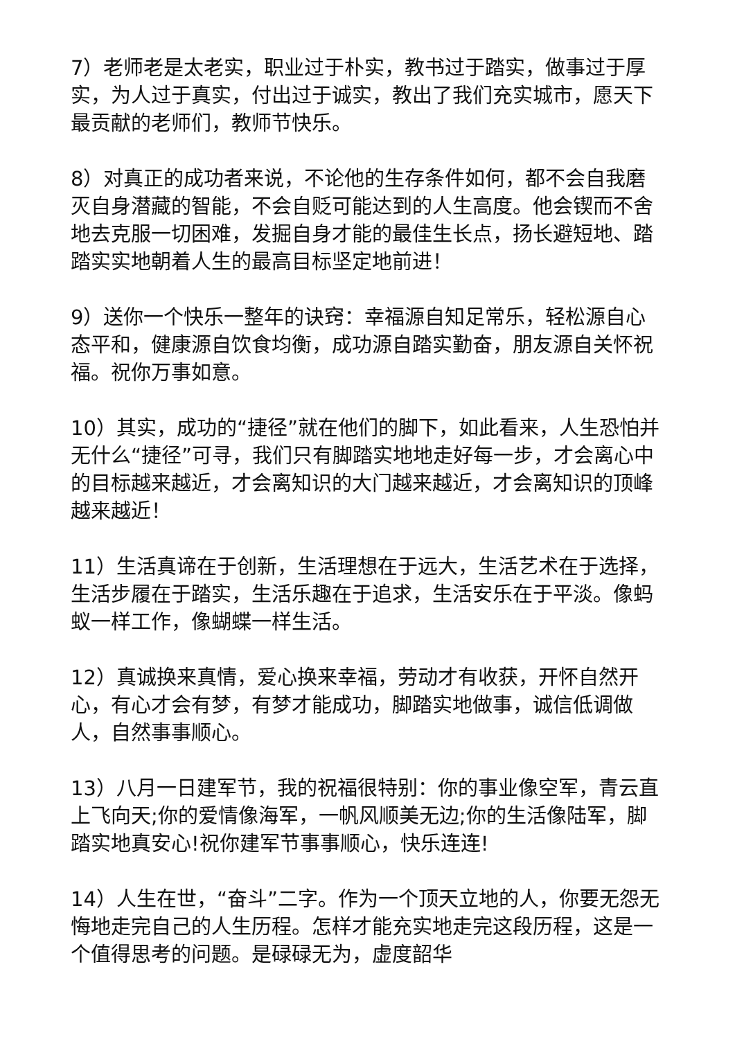7）老师老是太老实，职业过于朴实，教书过于踏实，做事过于厚实，为人过于真实，付出过于诚实，教出了我们充实城市，愿天下最贡献的老师们，教师节快乐。
8）对真正的成功者来说，不论他的生存条件如何，都不会自我磨灭自身潜藏的智能，不会自贬可能达到的人生高度。他会锲而不舍地去克服一切困难，发掘自身才能的最佳生长点，扬长避短地、踏踏实实地朝着人生的最高目标坚定地前进！
9）送你一个快乐一整年的诀窍：幸福源自知足常乐，轻松源自心态平和，健康源自饮食均衡，成功源自踏实勤奋，朋友源自关怀祝福。祝你万事如意。
10）其实，成功的“捷径”就在他们的脚下，如此看来，人生恐怕并无什么“捷径”可寻，我们只有脚踏实地地走好每一步，才会离心中的目标越来越近，才会离知识的大门越来越近，才会离知识的顶峰越来越近！
11）生活真谛在于创新，生活理想在于远大，生活艺术在于选择，生活步履在于踏实，生活乐趣在于追求，生活安乐在于平淡。像蚂蚁一样工作，像蝴蝶一样生活。
12）真诚换来真情，爱心换来幸福，劳动才有收获，开怀自然开心，有心才会有梦，有梦才能成功，脚踏实地做事，诚信低调做人，自然事事顺心。
13）八月一日建军节，我的祝福很特别：你的事业像空军，青云直上飞向天;你的爱情像海军，一帆风顺美无边;你的生活像陆军，脚踏实地真安心!祝你建军节事事顺心，快乐连连!
14）人生在世，“奋斗”二字。作为一个顶天立地的人，你要无怨无悔地走完自己的人生历程。怎样才能充实地走完这段历程，这是一个值得思考的问题。是碌碌无为，虚度韶华